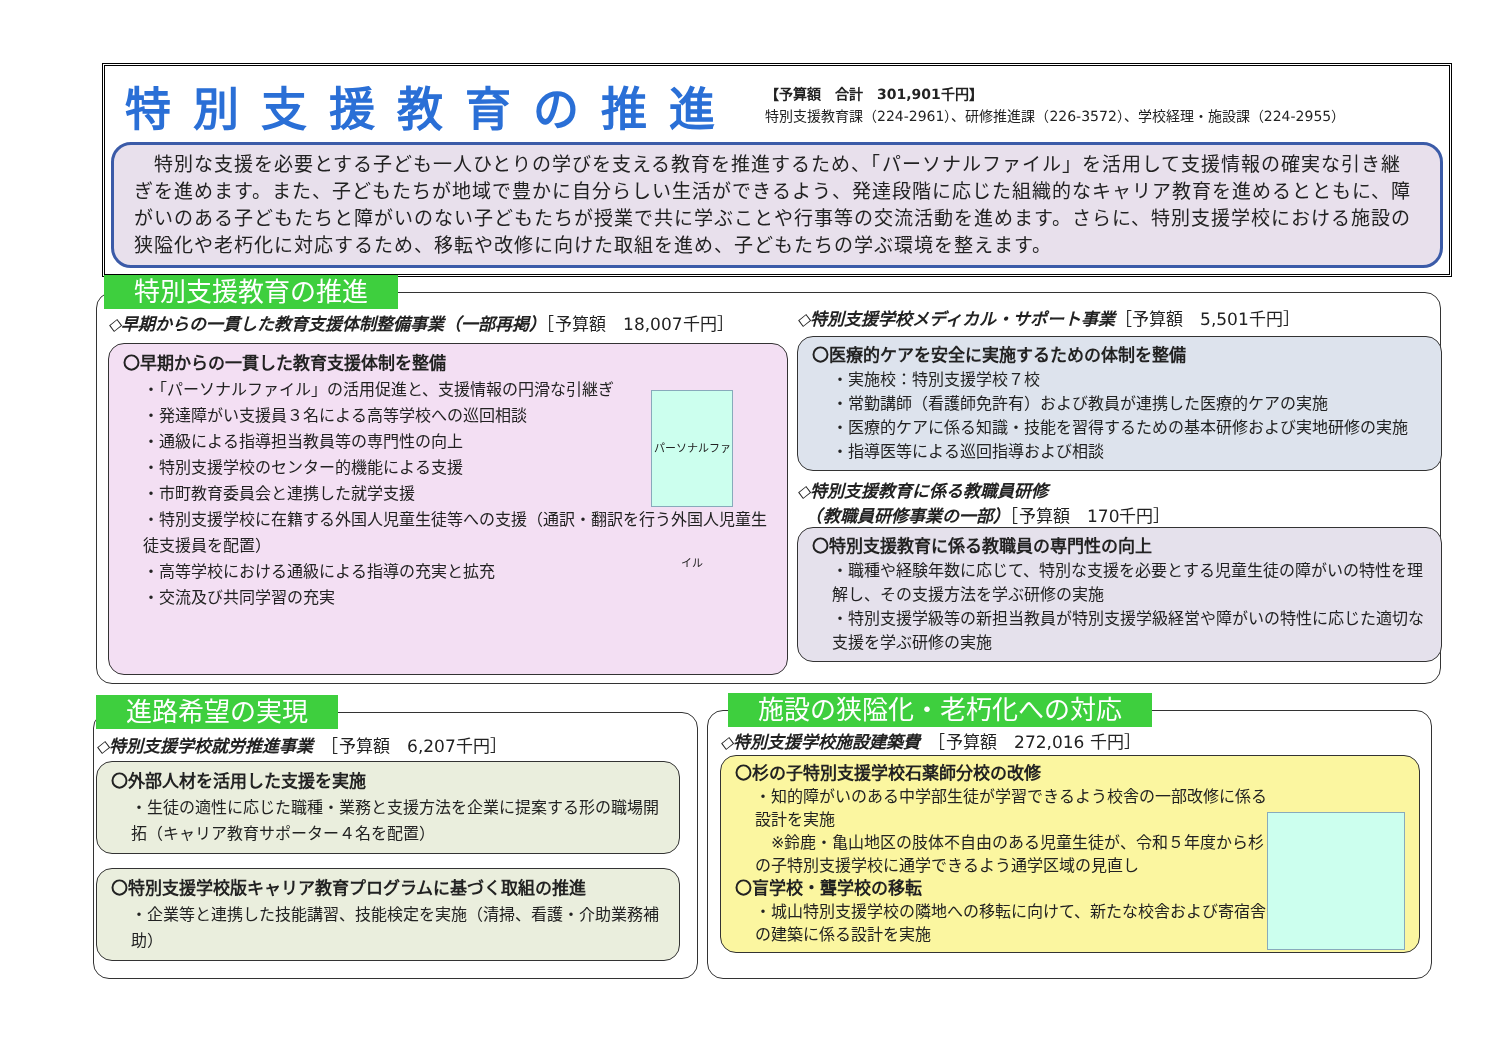特別支援教育の推進
【予算額　合計　301,901千円】
特別支援教育課（224-2961）、研修推進課（226-3572）、学校経理・施設課（224-2955）
　特別な支援を必要とする子ども一人ひとりの学びを支える教育を推進するため、「パーソナルファイル」を活用して支援情報の確実な引き継ぎを進めます。また、子どもたちが地域で豊かに自分らしい生活ができるよう、発達段階に応じた組織的なキャリア教育を進めるとともに、障がいのある子どもたちと障がいのない子どもたちが授業で共に学ぶことや行事等の交流活動を進めます。さらに、特別支援学校における施設の狭隘化や老朽化に対応するため、移転や改修に向けた取組を進め、子どもたちの学ぶ環境を整えます。
特別支援教育の推進
◇早期からの一貫した教育支援体制整備事業（一部再掲）［予算額　18,007千円］
パーソナルファイル
〇早期からの一貫した教育支援体制を整備
・「パーソナルファイル」の活用促進と、支援情報の円滑な引継ぎ
・発達障がい支援員３名による高等学校への巡回相談
・通級による指導担当教員等の専門性の向上
・特別支援学校のセンター的機能による支援
・市町教育委員会と連携した就学支援
・特別支援学校に在籍する外国人児童生徒等への支援（通訳・翻訳を行う外国人児童生徒支援員を配置）
・高等学校における通級による指導の充実と拡充
・交流及び共同学習の充実
◇特別支援学校メディカル・サポート事業［予算額　5,501千円］
〇医療的ケアを安全に実施するための体制を整備
・実施校：特別支援学校７校
・常勤講師（看護師免許有）および教員が連携した医療的ケアの実施
・医療的ケアに係る知識・技能を習得するための基本研修および実地研修の実施
・指導医等による巡回指導および相談
◇特別支援教育に係る教職員研修
　（教職員研修事業の一部）［予算額　170千円］
〇特別支援教育に係る教職員の専門性の向上
・職種や経験年数に応じて、特別な支援を必要とする児童生徒の障がいの特性を理解し、その支援方法を学ぶ研修の実施
・特別支援学級等の新担当教員が特別支援学級経営や障がいの特性に応じた適切な支援を学ぶ研修の実施
進路希望の実現
◇特別支援学校就労推進事業　［予算額　6,207千円］
〇外部人材を活用した支援を実施
・生徒の適性に応じた職種・業務と支援方法を企業に提案する形の職場開拓（キャリア教育サポーター４名を配置）
〇特別支援学校版キャリア教育プログラムに基づく取組の推進
・企業等と連携した技能講習、技能検定を実施（清掃、看護・介助業務補助）
施設の狭隘化・老朽化への対応
◇特別支援学校施設建築費　［予算額　272,016 千円］
〇杉の子特別支援学校石薬師分校の改修
・知的障がいのある中学部生徒が学習できるよう校舎の一部改修に係る設計を実施
　※鈴鹿・亀山地区の肢体不自由のある児童生徒が、令和５年度から杉の子特別支援学校に通学できるよう通学区域の見直し
〇盲学校・聾学校の移転
・城山特別支援学校の隣地への移転に向けて、新たな校舎および寄宿舎の建築に係る設計を実施